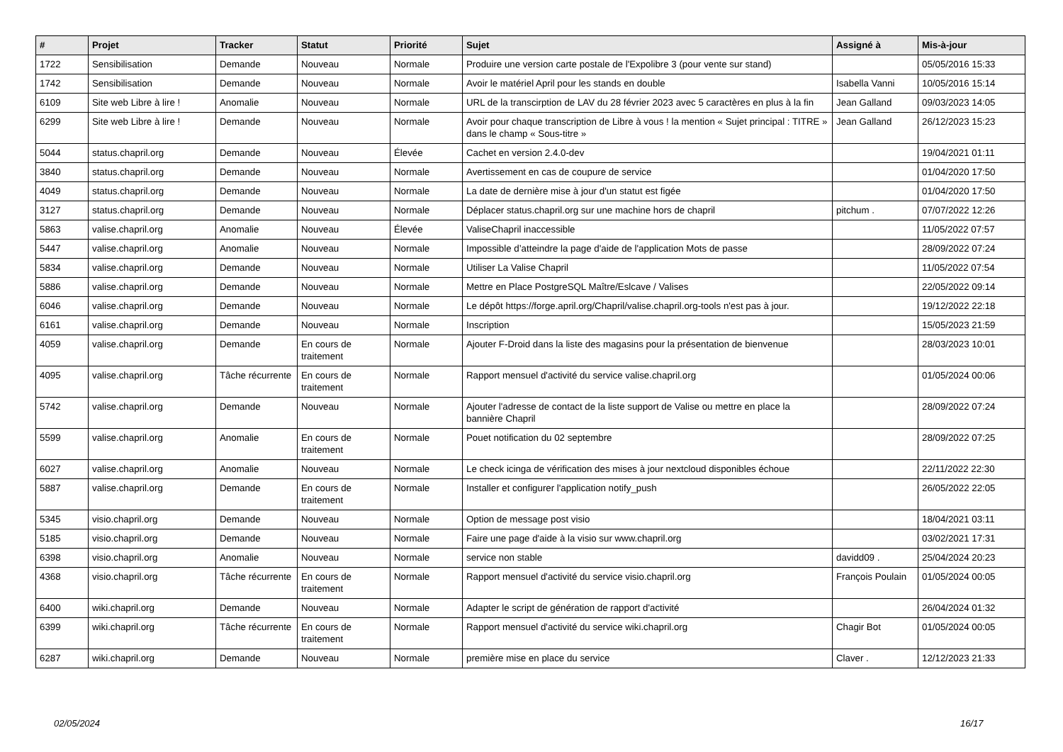| # | Projet | Tracker | Statut | Priorité | Sujet | Assigné à | Mis-à-jour |
| --- | --- | --- | --- | --- | --- | --- | --- |
| 1722 | Sensibilisation | Demande | Nouveau | Normale | Produire une version carte postale de l'Expolibre 3 (pour vente sur stand) | | 05/05/2016 15:33 |
| 1742 | Sensibilisation | Demande | Nouveau | Normale | Avoir le matériel April pour les stands en double | Isabella Vanni | 10/05/2016 15:14 |
| 6109 | Site web Libre à lire ! | Anomalie | Nouveau | Normale | URL de la transcirption de LAV du 28 février 2023 avec 5 caractères en plus à la fin | Jean Galland | 09/03/2023 14:05 |
| 6299 | Site web Libre à lire ! | Demande | Nouveau | Normale | Avoir pour chaque transcription de Libre à vous ! la mention « Sujet principal : TITRE » dans le champ « Sous-titre » | Jean Galland | 26/12/2023 15:23 |
| 5044 | status.chapril.org | Demande | Nouveau | Élevée | Cachet en version 2.4.0-dev | | 19/04/2021 01:11 |
| 3840 | status.chapril.org | Demande | Nouveau | Normale | Avertissement en cas de coupure de service | | 01/04/2020 17:50 |
| 4049 | status.chapril.org | Demande | Nouveau | Normale | La date de dernière mise à jour d'un statut est figée | | 01/04/2020 17:50 |
| 3127 | status.chapril.org | Demande | Nouveau | Normale | Déplacer status.chapril.org sur une machine hors de chapril | pitchum . | 07/07/2022 12:26 |
| 5863 | valise.chapril.org | Anomalie | Nouveau | Élevée | ValiseChapril inaccessible | | 11/05/2022 07:57 |
| 5447 | valise.chapril.org | Anomalie | Nouveau | Normale | Impossible d’atteindre la page d'aide de l'application Mots de passe | | 28/09/2022 07:24 |
| 5834 | valise.chapril.org | Demande | Nouveau | Normale | Utiliser La Valise Chapril | | 11/05/2022 07:54 |
| 5886 | valise.chapril.org | Demande | Nouveau | Normale | Mettre en Place PostgreSQL Maître/Eslcave / Valises | | 22/05/2022 09:14 |
| 6046 | valise.chapril.org | Demande | Nouveau | Normale | Le dépôt https://forge.april.org/Chapril/valise.chapril.org-tools n'est pas à jour. | | 19/12/2022 22:18 |
| 6161 | valise.chapril.org | Demande | Nouveau | Normale | Inscription | | 15/05/2023 21:59 |
| 4059 | valise.chapril.org | Demande | En cours de traitement | Normale | Ajouter F-Droid dans la liste des magasins pour la présentation de bienvenue | | 28/03/2023 10:01 |
| 4095 | valise.chapril.org | Tâche récurrente | En cours de traitement | Normale | Rapport mensuel d'activité du service valise.chapril.org | | 01/05/2024 00:06 |
| 5742 | valise.chapril.org | Demande | Nouveau | Normale | Ajouter l'adresse de contact de la liste support de Valise ou mettre en place la bannière Chapril | | 28/09/2022 07:24 |
| 5599 | valise.chapril.org | Anomalie | En cours de traitement | Normale | Pouet notification du 02 septembre | | 28/09/2022 07:25 |
| 6027 | valise.chapril.org | Anomalie | Nouveau | Normale | Le check icinga de vérification des mises à jour nextcloud disponibles échoue | | 22/11/2022 22:30 |
| 5887 | valise.chapril.org | Demande | En cours de traitement | Normale | Installer et configurer l'application notify_push | | 26/05/2022 22:05 |
| 5345 | visio.chapril.org | Demande | Nouveau | Normale | Option de message post visio | | 18/04/2021 03:11 |
| 5185 | visio.chapril.org | Demande | Nouveau | Normale | Faire une page d'aide à la visio sur www.chapril.org | | 03/02/2021 17:31 |
| 6398 | visio.chapril.org | Anomalie | Nouveau | Normale | service non stable | davidd09 . | 25/04/2024 20:23 |
| 4368 | visio.chapril.org | Tâche récurrente | En cours de traitement | Normale | Rapport mensuel d'activité du service visio.chapril.org | François Poulain | 01/05/2024 00:05 |
| 6400 | wiki.chapril.org | Demande | Nouveau | Normale | Adapter le script de génération de rapport d'activité | | 26/04/2024 01:32 |
| 6399 | wiki.chapril.org | Tâche récurrente | En cours de traitement | Normale | Rapport mensuel d'activité du service wiki.chapril.org | Chagir Bot | 01/05/2024 00:05 |
| 6287 | wiki.chapril.org | Demande | Nouveau | Normale | première mise en place du service | Claver . | 12/12/2023 21:33 |
02/05/2024 16/17